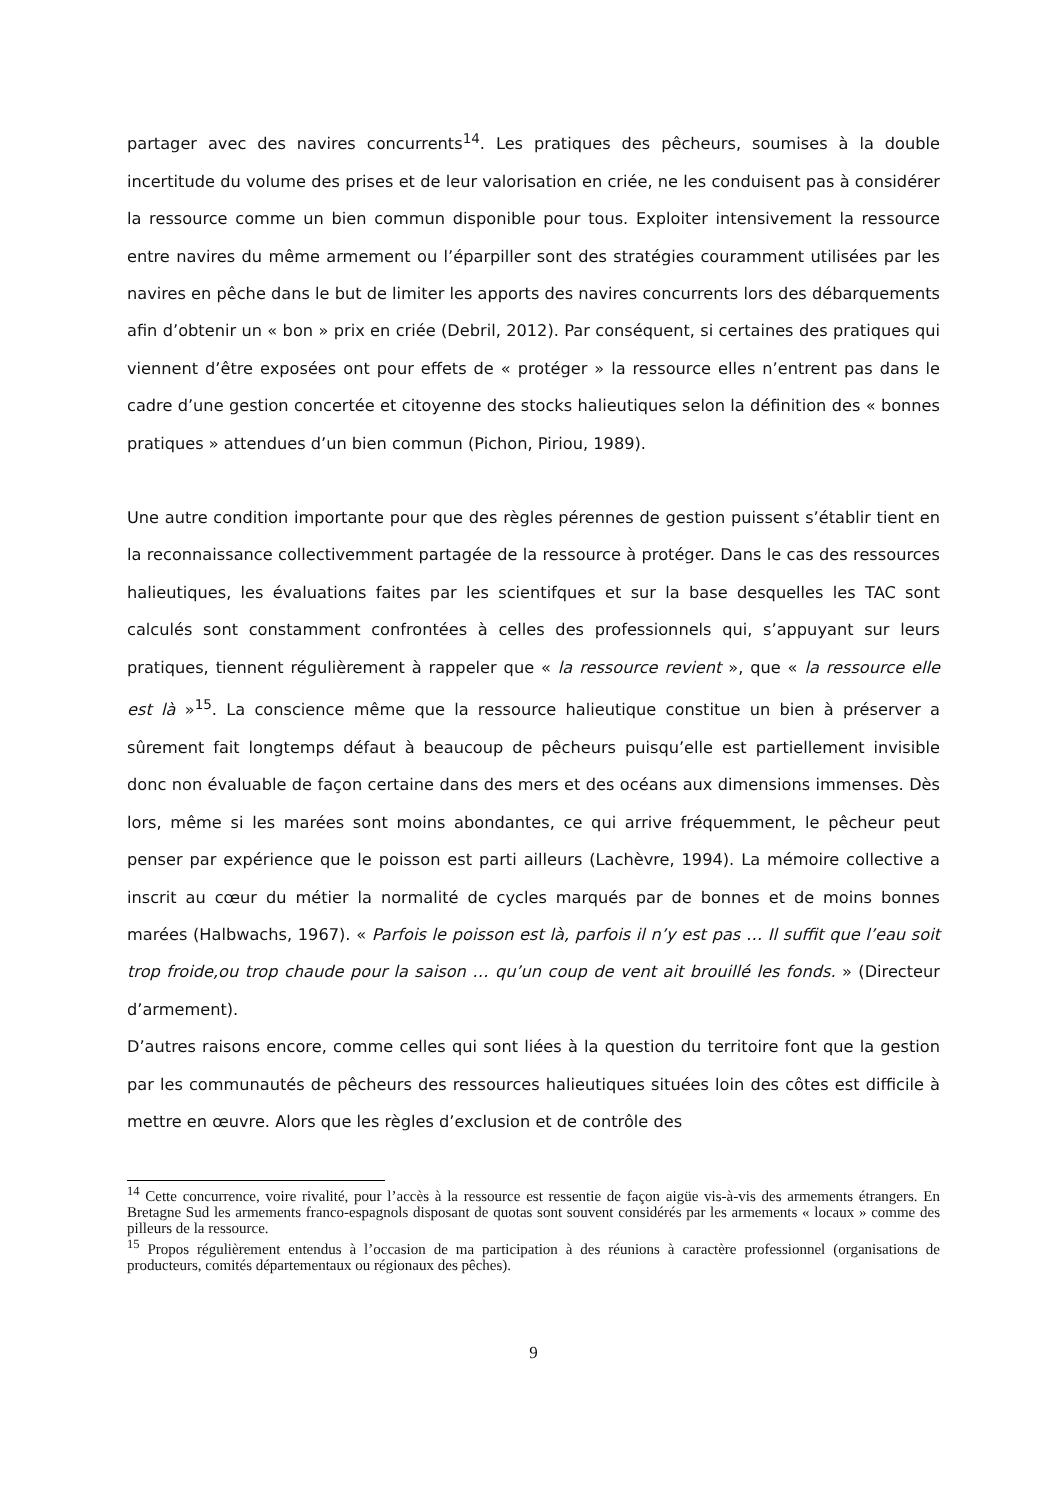partager avec des navires concurrents<sup>14</sup>. Les pratiques des pêcheurs, soumises à la double incertitude du volume des prises et de leur valorisation en criée, ne les conduisent pas à considérer la ressource comme un bien commun disponible pour tous. Exploiter intensivement la ressource entre navires du même armement ou l’éparpiller sont des stratégies couramment utilisées par les navires en pêche dans le but de limiter les apports des navires concurrents lors des débarquements afin d’obtenir un « bon » prix en criée (Debril, 2012). Par conséquent, si certaines des pratiques qui viennent d’être exposées ont pour effets de « protéger » la ressource elles n’entrent pas dans le cadre d’une gestion concertée et citoyenne des stocks halieutiques selon la définition des « bonnes pratiques » attendues d’un bien commun (Pichon, Piriou, 1989).
Une autre condition importante pour que des règles pérennes de gestion puissent s’établir tient en la reconnaissance collectivemment partagée de la ressource à protéger. Dans le cas des ressources halieutiques, les évaluations faites par les scientifques et sur la base desquelles les TAC sont calculés sont constamment confrontées à celles des professionnels qui, s’appuyant sur leurs pratiques, tiennent régulièrement à rappeler que « la ressource revient », que « la ressource elle est là »<sup>15</sup>. La conscience même que la ressource halieutique constitue un bien à préserver a sûrement fait longtemps défaut à beaucoup de pêcheurs puisqu’elle est partiellement invisible donc non évaluable de façon certaine dans des mers et des océans aux dimensions immenses. Dès lors, même si les marées sont moins abondantes, ce qui arrive fréquemment, le pêcheur peut penser par expérience que le poisson est parti ailleurs (Lachèvre, 1994). La mémoire collective a inscrit au cœur du métier la normalité de cycles marqués par de bonnes et de moins bonnes marées (Halbwachs, 1967). « Parfois le poisson est là, parfois il n’y est pas … Il suffit que l’eau soit trop froide,ou trop chaude pour la saison … qu’un coup de vent ait brouillé les fonds. » (Directeur d’armement).
D’autres raisons encore, comme celles qui sont liées à la question du territoire font que la gestion par les communautés de pêcheurs des ressources halieutiques situées loin des côtes est difficile à mettre en œuvre. Alors que les règles d’exclusion et de contrôle des
<sup>14</sup> Cette concurrence, voire rivalité, pour l’accès à la ressource est ressentie de façon aigüe vis-à-vis des armements étrangers. En Bretagne Sud les armements franco-espagnols disposant de quotas sont souvent considérés par les armements « locaux » comme des pilleurs de la ressource.
<sup>15</sup> Propos régulièrement entendus à l’occasion de ma participation à des réunions à caractère professionnel (organisations de producteurs, comités départementaux ou régionaux des pêches).
9